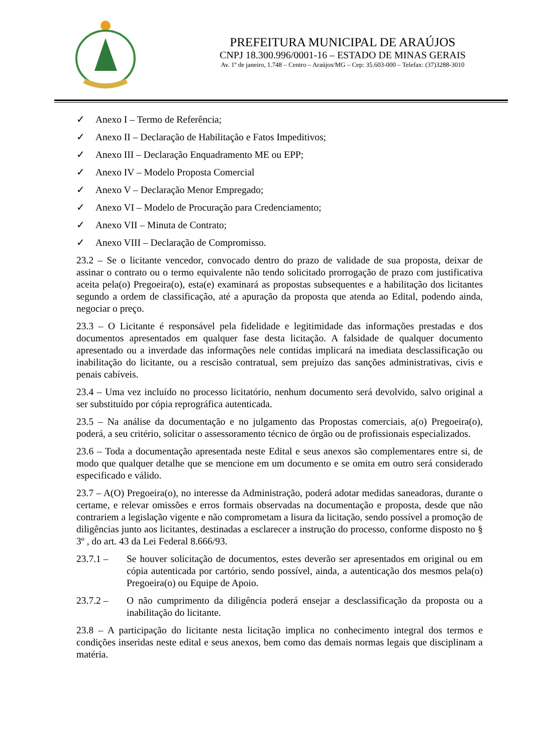PREFEITURA MUNICIPAL DE ARAÚJOS
CNPJ 18.300.996/0001-16 – ESTADO DE MINAS GERAIS
Av. 1º de janeiro, 1.748 – Centro – Araújos/MG – Cep: 35.603-000 – Telefax: (37)3288-3010
✓ Anexo I – Termo de Referência;
✓ Anexo II – Declaração de Habilitação e Fatos Impeditivos;
✓ Anexo III – Declaração Enquadramento ME ou EPP;
✓ Anexo IV – Modelo Proposta Comercial
✓ Anexo V – Declaração Menor Empregado;
✓ Anexo VI – Modelo de Procuração para Credenciamento;
✓ Anexo VII – Minuta de Contrato;
✓ Anexo VIII – Declaração de Compromisso.
23.2 – Se o licitante vencedor, convocado dentro do prazo de validade de sua proposta, deixar de assinar o contrato ou o termo equivalente não tendo solicitado prorrogação de prazo com justificativa aceita pela(o) Pregoeira(o), esta(e) examinará as propostas subsequentes e a habilitação dos licitantes segundo a ordem de classificação, até a apuração da proposta que atenda ao Edital, podendo ainda, negociar o preço.
23.3 – O Licitante é responsável pela fidelidade e legitimidade das informações prestadas e dos documentos apresentados em qualquer fase desta licitação. A falsidade de qualquer documento apresentado ou a inverdade das informações nele contidas implicará na imediata desclassificação ou inabilitação do licitante, ou a rescisão contratual, sem prejuízo das sanções administrativas, civis e penais cabíveis.
23.4 – Uma vez incluído no processo licitatório, nenhum documento será devolvido, salvo original a ser substituído por cópia reprográfica autenticada.
23.5 – Na análise da documentação e no julgamento das Propostas comerciais, a(o) Pregoeira(o), poderá, a seu critério, solicitar o assessoramento técnico de órgão ou de profissionais especializados.
23.6 – Toda a documentação apresentada neste Edital e seus anexos são complementares entre si, de modo que qualquer detalhe que se mencione em um documento e se omita em outro será considerado especificado e válido.
23.7 – A(O) Pregoeira(o), no interesse da Administração, poderá adotar medidas saneadoras, durante o certame, e relevar omissões e erros formais observadas na documentação e proposta, desde que não contrariem a legislação vigente e não comprometam a lisura da licitação, sendo possível a promoção de diligências junto aos licitantes, destinadas a esclarecer a instrução do processo, conforme disposto no § 3º , do art. 43 da Lei Federal 8.666/93.
23.7.1 – Se houver solicitação de documentos, estes deverão ser apresentados em original ou em cópia autenticada por cartório, sendo possível, ainda, a autenticação dos mesmos pela(o) Pregoeira(o) ou Equipe de Apoio.
23.7.2 – O não cumprimento da diligência poderá ensejar a desclassificação da proposta ou a inabilitação do licitante.
23.8 – A participação do licitante nesta licitação implica no conhecimento integral dos termos e condições inseridas neste edital e seus anexos, bem como das demais normas legais que disciplinam a matéria.